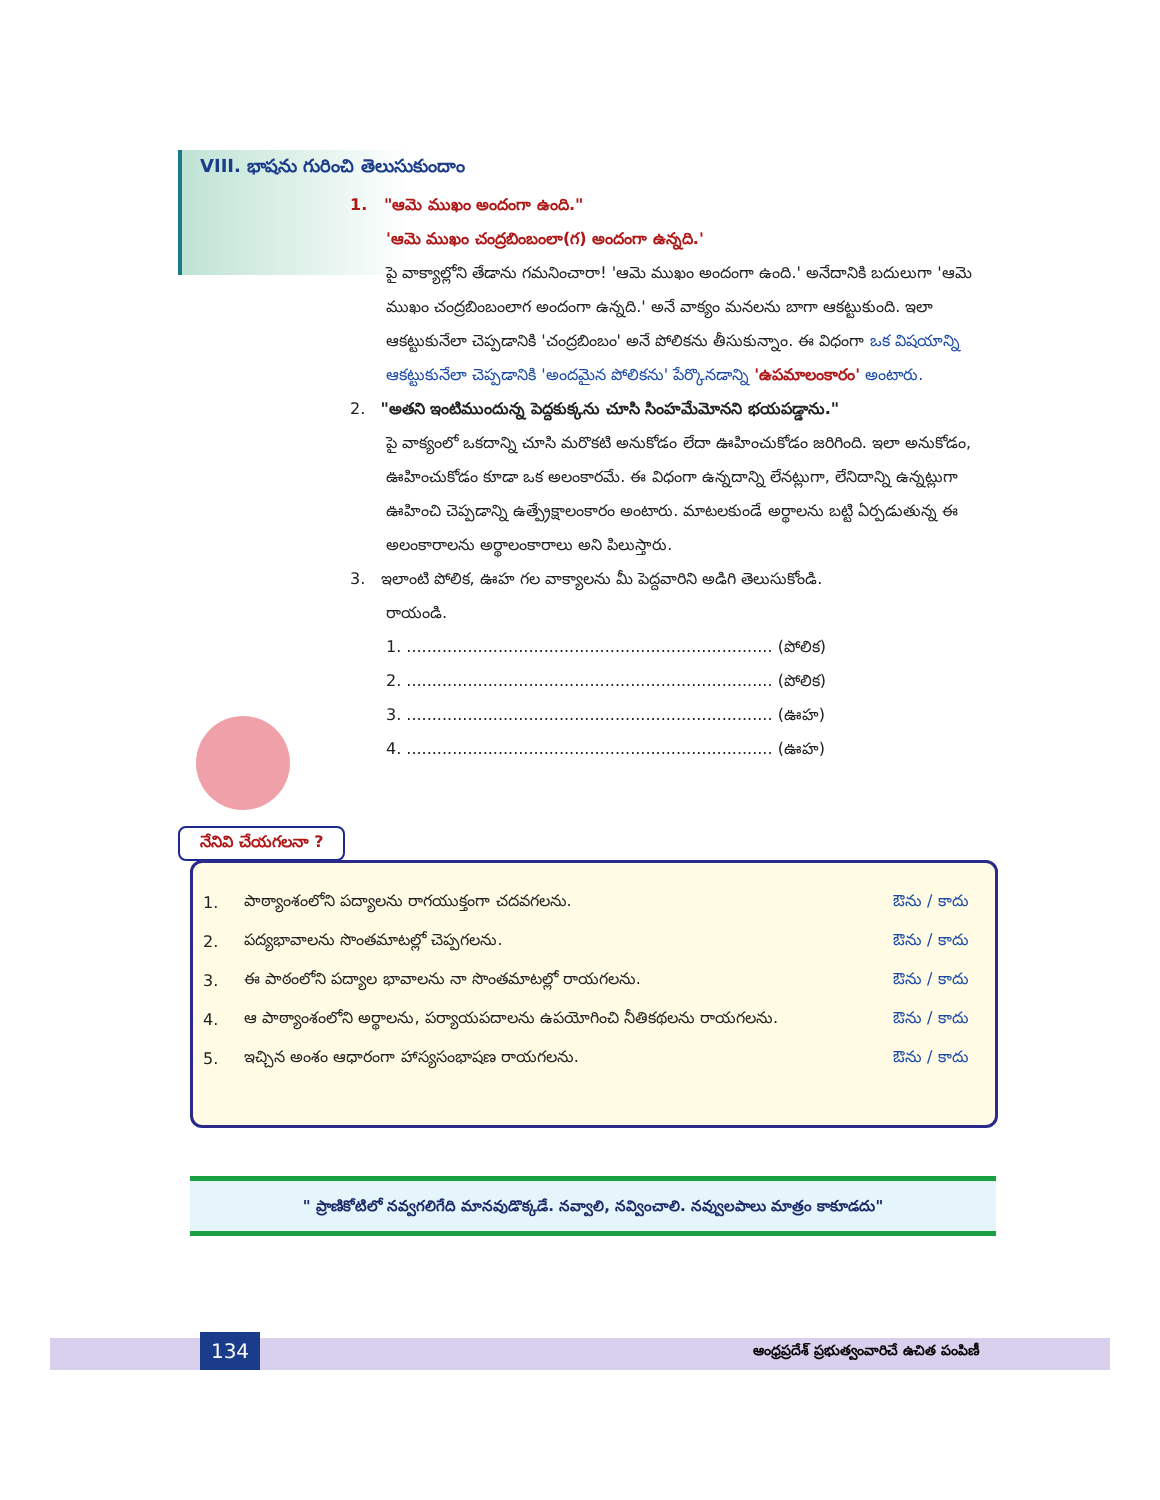VIII. భాషను గురించి తెలుసుకుందాం
1. "ఆమె ముఖం అందంగా ఉంది."
'ఆమె ముఖం చంద్రబింబంలా(గ) అందంగా ఉన్నది.'
పై వాక్యాల్లోని తేడాను గమనించారా! 'ఆమె ముఖం అందంగా ఉంది.' అనేదానికి బదులుగా 'ఆమె ముఖం చంద్రబింబంలాగ అందంగా ఉన్నది.' అనే వాక్యం మనలను బాగా ఆకట్టుకుంది. ఇలా ఆకట్టుకునేలా చెప్పడానికి 'చంద్రబింబం' అనే పోలికను తీసుకున్నాం. ఈ విధంగా ఒక విషయాన్ని ఆకట్టుకునేలా చెప్పడానికి 'అందమైన పోలికను' పేర్కొనడాన్ని 'ఉపమాలంకారం' అంటారు.
2. "అతని ఇంటిముందున్న పెద్దకుక్కను చూసి సింహమేమోనని భయపడ్డాను."
పై వాక్యంలో ఒకదాన్ని చూసి మరొకటి అనుకోడం లేదా ఊహించుకోడం జరిగింది. ఇలా అనుకోడం, ఊహించుకోడం కూడా ఒక అలంకారమే. ఈ విధంగా ఉన్నదాన్ని లేనట్లుగా, లేనిదాన్ని ఉన్నట్లుగా ఊహించి చెప్పడాన్ని ఉత్ప్రేక్షాలంకారం అంటారు. మాటలకుండే అర్థాలను బట్టి ఏర్పడుతున్న ఈ అలంకారాలను అర్థాలంకారాలు అని పిలుస్తారు.
3. ఇలాంటి పోలిక, ఊహ గల వాక్యాలను మీ పెద్దవారిని అడిగి తెలుసుకోండి.
రాయండి.
1. ........................................................................ (పోలిక)
2. ........................................................................ (పోలిక)
3. ........................................................................ (ఊహ)
4. ........................................................................ (ఊహ)
నేనివి చేయగలనా ?
| 1. | పాఠ్యాంశంలోని పద్యాలను రాగయుక్తంగా చదవగలను. | ఔను / కాదు |
| 2. | పద్యభావాలను సొంతమాటల్లో చెప్పగలను. | ఔను / కాదు |
| 3. | ఈ పాఠంలోని పద్యాల భావాలను నా సొంతమాటల్లో రాయగలను. | ఔను / కాదు |
| 4. | ఆ పాఠ్యాంశంలోని అర్థాలను, పర్యాయపదాలను ఉపయోగించి నీతికథలను రాయగలను. | ఔను / కాదు |
| 5. | ఇచ్చిన అంశం ఆధారంగా హాస్యసంభాషణ రాయగలను. | ఔను / కాదు |
" ప్రాణికోటిలో నవ్వగలిగేది మానవుడొక్కడే. నవ్వాలి, నవ్వించాలి. నవ్వులపాలు మాత్రం కాకూడదు"
134
ఆంధ్రప్రదేశ్ ప్రభుత్వంవారిచే ఉచిత పంపిణీ